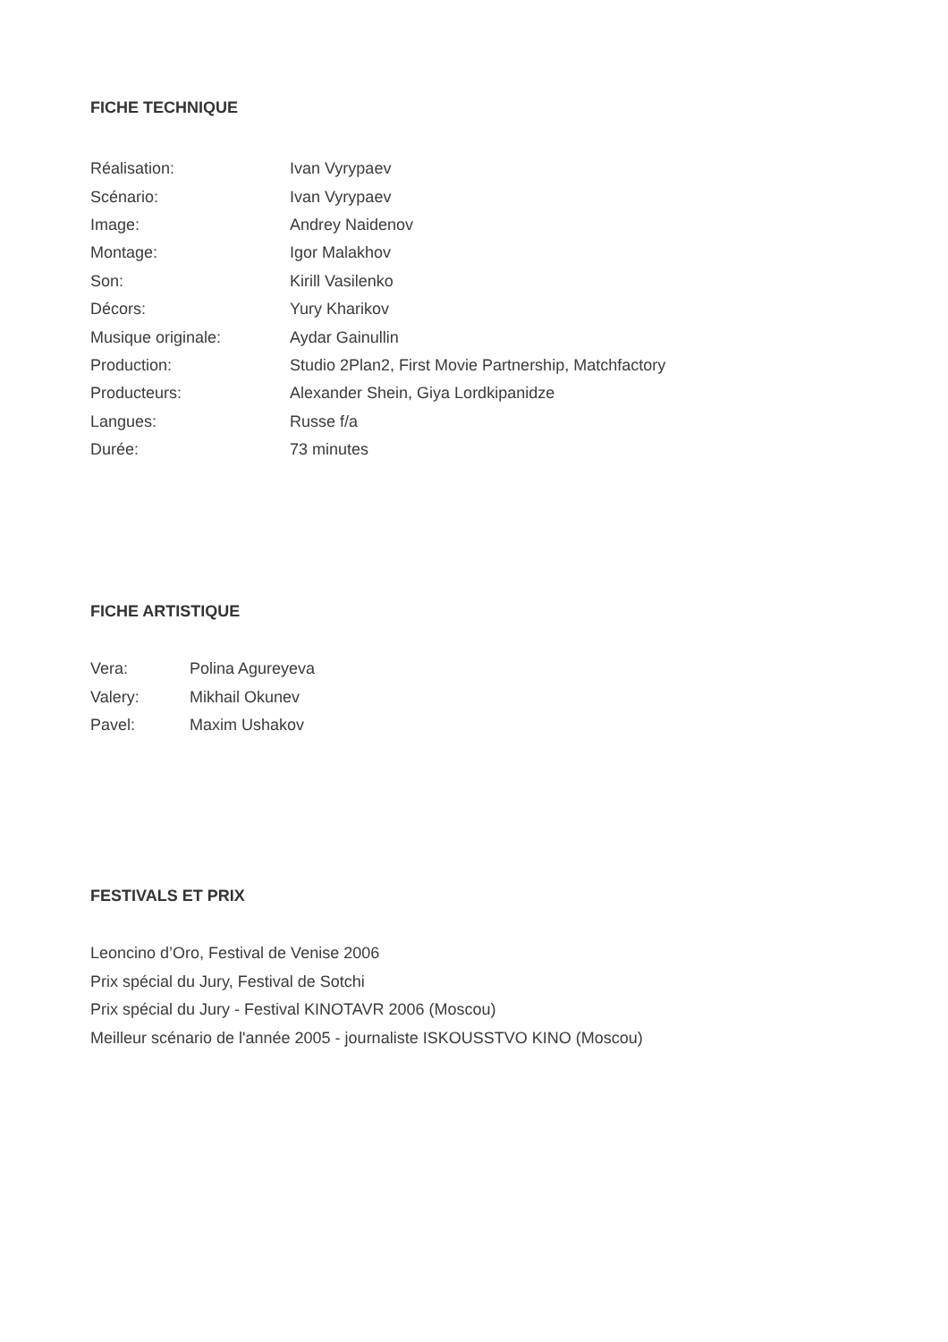FICHE TECHNIQUE
| Réalisation: | Ivan Vyrypaev |
| Scénario: | Ivan Vyrypaev |
| Image: | Andrey Naidenov |
| Montage: | Igor Malakhov |
| Son: | Kirill Vasilenko |
| Décors: | Yury Kharikov |
| Musique originale: | Aydar Gainullin |
| Production: | Studio 2Plan2, First Movie Partnership, Matchfactory |
| Producteurs: | Alexander Shein, Giya Lordkipanidze |
| Langues: | Russe f/a |
| Durée: | 73 minutes |
FICHE ARTISTIQUE
| Vera: | Polina Agureyeva |
| Valery: | Mikhail Okunev |
| Pavel: | Maxim Ushakov |
FESTIVALS ET PRIX
Leoncino d’Oro, Festival de Venise 2006
Prix spécial du Jury, Festival de Sotchi
Prix spécial du Jury - Festival KINOTAVR 2006 (Moscou)
Meilleur scénario de l'année 2005 - journaliste ISKOUSSTVO KINO (Moscou)